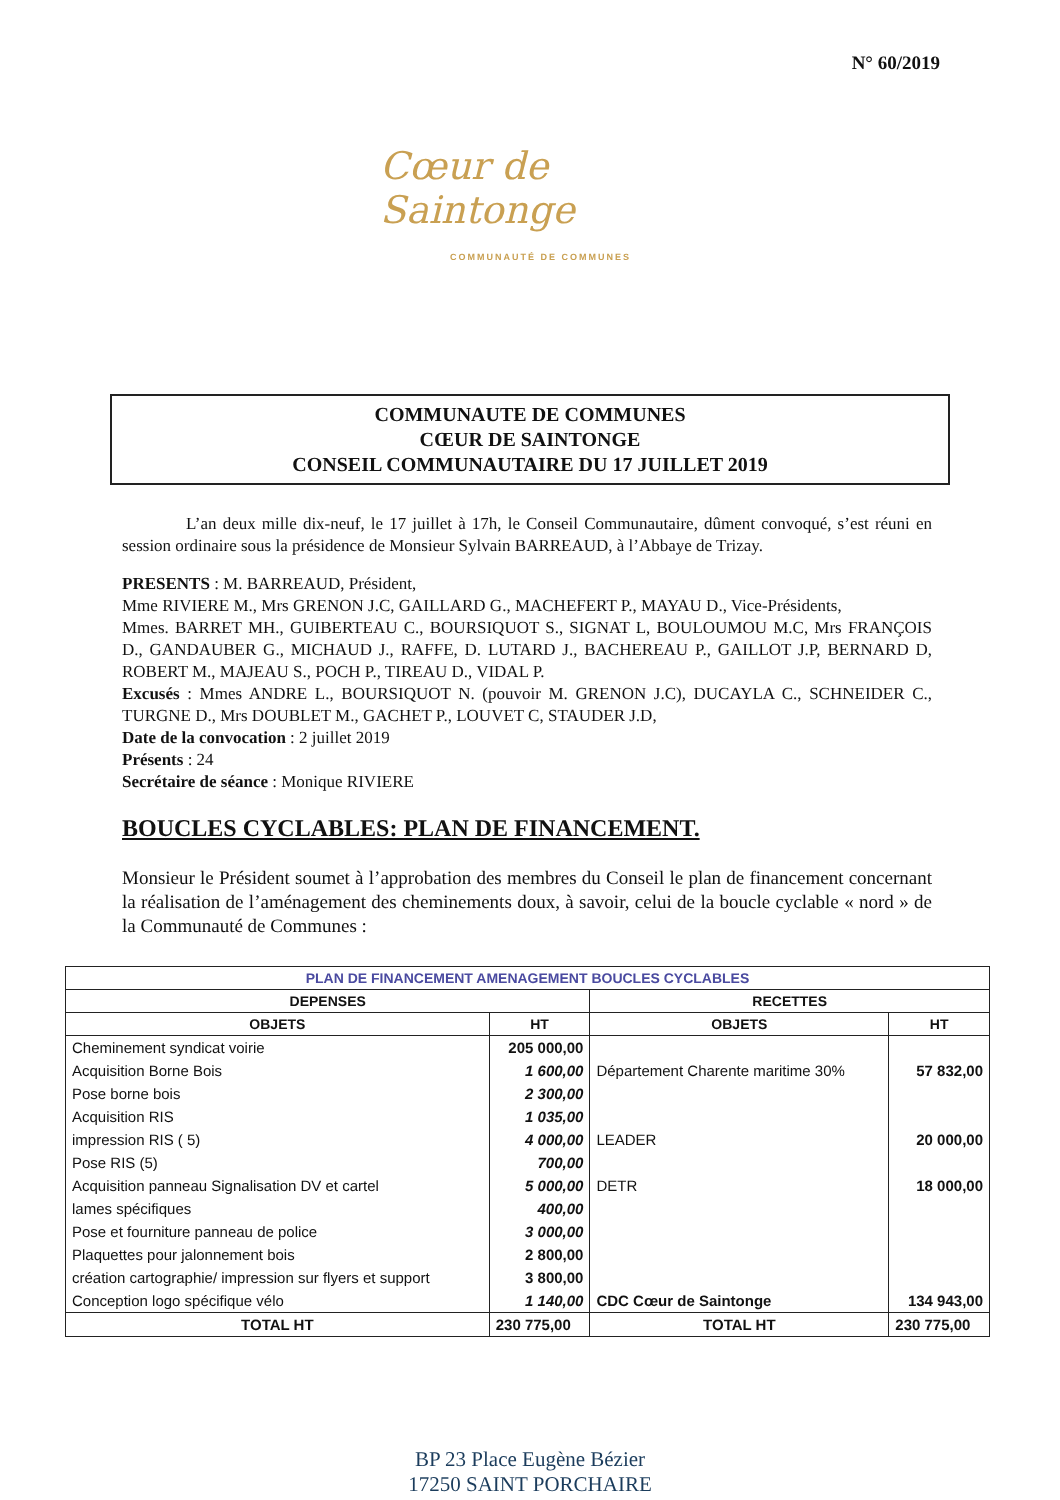N° 60/2019
Cœur de Saintonge
COMMUNAUTÉ DE COMMUNES
COMMUNAUTE DE COMMUNES
CŒUR DE SAINTONGE
CONSEIL COMMUNAUTAIRE DU 17 JUILLET 2019
L’an deux mille dix-neuf, le 17 juillet à 17h, le Conseil Communautaire, dûment convoqué, s’est réuni en session ordinaire sous la présidence de Monsieur Sylvain BARREAUD, à l’Abbaye de Trizay.
PRESENTS : M. BARREAUD, Président,
Mme RIVIERE M., Mrs GRENON J.C, GAILLARD G., MACHEFERT P., MAYAU D., Vice-Présidents,
Mmes. BARRET MH., GUIBERTEAU C., BOURSIQUOT S., SIGNAT L, BOULOUMOU M.C, Mrs FRANÇOIS D., GANDAUBER G., MICHAUD J., RAFFE, D. LUTARD J., BACHEREAU P., GAILLOT J.P, BERNARD D, ROBERT M., MAJEAU S., POCH P., TIREAU D., VIDAL P.
Excusés : Mmes ANDRE L., BOURSIQUOT N. (pouvoir M. GRENON J.C), DUCAYLA C., SCHNEIDER C., TURGNE D., Mrs DOUBLET M., GACHET P., LOUVET C, STAUDER J.D,
Date de la convocation : 2 juillet 2019
Présents : 24
Secrétaire de séance : Monique RIVIERE
BOUCLES CYCLABLES: PLAN DE FINANCEMENT.
Monsieur le Président soumet à l’approbation des membres du Conseil le plan de financement concernant la réalisation de l’aménagement des cheminements doux, à savoir, celui de la boucle cyclable « nord » de la Communauté de Communes :
| PLAN DE FINANCEMENT AMENAGEMENT BOUCLES CYCLABLES | | | |
| --- | --- | --- | --- |
| DEPENSES | | RECETTES | |
| OBJETS | HT | OBJETS | HT |
| Cheminement syndicat voirie | 205 000,00 | | |
| Acquisition Borne Bois | 1 600,00 | Département Charente maritime 30% | 57 832,00 |
| Pose borne bois | 2 300,00 | | |
| Acquisition RIS | 1 035,00 | | |
| impression RIS ( 5) | 4 000,00 | LEADER | 20 000,00 |
| Pose RIS (5) | 700,00 | | |
| Acquisition panneau Signalisation DV et cartel | 5 000,00 | DETR | 18 000,00 |
| lames spécifiques | 400,00 | | |
| Pose et fourniture panneau de police | 3 000,00 | | |
| Plaquettes pour jalonnement bois | 2 800,00 | | |
| création cartographie/ impression sur flyers et support | 3 800,00 | | |
| Conception logo spécifique vélo | 1 140,00 | CDC Cœur de Saintonge | 134 943,00 |
| TOTAL HT | 230 775,00 | TOTAL HT | 230 775,00 |
BP 23 Place Eugène Bézier
17250 SAINT PORCHAIRE